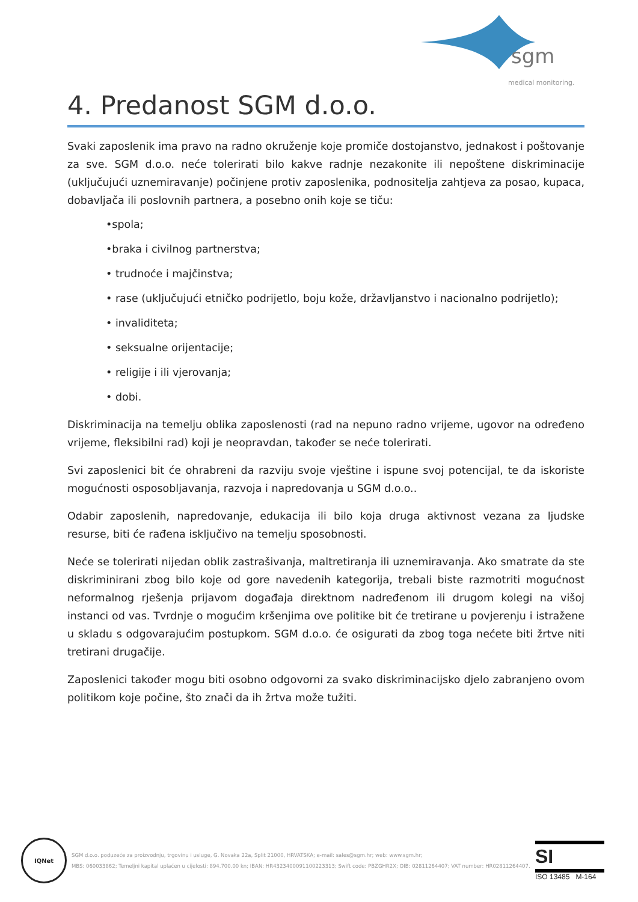sgm
medical monitoring.
4. Predanost SGM d.o.o.
Svaki zaposlenik ima pravo na radno okruženje koje promiče dostojanstvo, jednakost i poštovanje za sve. SGM d.o.o. neće tolerirati bilo kakve radnje nezakonite ili nepoštene diskriminacije (uključujući uznemiravanje) počinjene protiv zaposlenika, podnositelja zahtjeva za posao, kupaca, dobavljača ili poslovnih partnera, a posebno onih koje se tiču:
•spola;
•braka i civilnog partnerstva;
• trudnoće i majčinstva;
• rase (uključujući etničko podrijetlo, boju kože, državljanstvo i nacionalno podrijetlo);
• invaliditeta;
• seksualne orijentacije;
• religije i ili vjerovanja;
• dobi.
Diskriminacija na temelju oblika zaposlenosti (rad na nepuno radno vrijeme, ugovor na određeno vrijeme, fleksibilni rad) koji je neopravdan, također se neće tolerirati.
Svi zaposlenici bit će ohrabreni da razviju svoje vještine i ispune svoj potencijal, te da iskoriste mogućnosti osposobljavanja, razvoja i napredovanja u SGM d.o.o..
Odabir zaposlenih, napredovanje, edukacija ili bilo koja druga aktivnost vezana za ljudske resurse, biti će rađena isključivo na temelju sposobnosti.
Neće se tolerirati nijedan oblik zastrašivanja, maltretiranja ili uznemiravanja. Ako smatrate da ste diskriminirani zbog bilo koje od gore navedenih kategorija, trebali biste razmotriti mogućnost neformalnog rješenja prijavom događaja direktnom nadređenom ili drugom kolegi na višoj instanci od vas. Tvrdnje o mogućim kršenjima ove politike bit će tretirane u povjerenju i istražene u skladu s odgovarajućim postupkom. SGM d.o.o. će osigurati da zbog toga nećete biti žrtve niti tretirani drugačije.
Zaposlenici također mogu biti osobno odgovorni za svako diskriminacijsko djelo zabranjeno ovom politikom koje počine, što znači da ih žrtva može tužiti.
IQNet
SGM d.o.o. poduzeće za proizvodnju, trgovinu i usluge, G. Novaka 22a, Split 21000, HRVATSKA; e-mail: sales@sgm.hr; web: www.sgm.hr;
MBS: 060033862; Temeljni kapital uplaćen u cijelosti: 894.700.00 kn; IBAN: HR4323400091100223313; Swift code: PBZGHR2X; OIB: 02811264407; VAT number: HR02811264407.
SI
ISO 13485 M-164